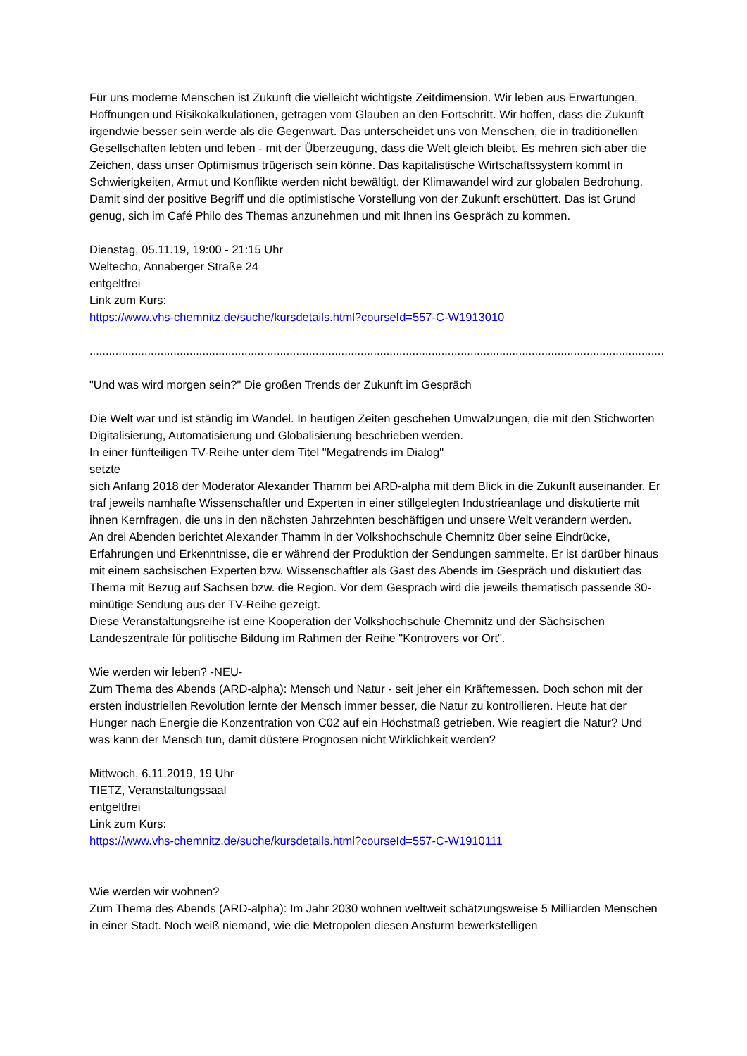Für uns moderne Menschen ist Zukunft die vielleicht wichtigste Zeitdimension. Wir leben aus Erwartungen, Hoffnungen und Risikokalkulationen, getragen vom Glauben an den Fortschritt. Wir hoffen, dass die Zukunft irgendwie besser sein werde als die Gegenwart. Das unterscheidet uns von Menschen, die in traditionellen Gesellschaften lebten und leben - mit der Überzeugung, dass die Welt gleich bleibt. Es mehren sich aber die Zeichen, dass unser Optimismus trügerisch sein könne. Das kapitalistische Wirtschaftssystem kommt in Schwierigkeiten, Armut und Konflikte werden nicht bewältigt, der Klimawandel wird zur globalen Bedrohung. Damit sind der positive Begriff und die optimistische Vorstellung von der Zukunft erschüttert. Das ist Grund genug, sich im Café Philo des Themas anzunehmen und mit Ihnen ins Gespräch zu kommen.
Dienstag, 05.11.19, 19:00 - 21:15 Uhr
Weltecho, Annaberger Straße 24
entgeltfrei
Link zum Kurs:
https://www.vhs-chemnitz.de/suche/kursdetails.html?courseId=557-C-W1913010
.......................................................................................................................................................................................
"Und was wird morgen sein?" Die großen Trends der Zukunft im Gespräch
Die Welt war und ist ständig im Wandel. In heutigen Zeiten geschehen Umwälzungen, die mit den Stichworten Digitalisierung, Automatisierung und Globalisierung beschrieben werden.
In einer fünfteiligen TV-Reihe unter dem Titel "Megatrends im Dialog"
setzte
sich Anfang 2018 der Moderator Alexander Thamm bei ARD-alpha mit dem Blick in die Zukunft auseinander. Er traf jeweils namhafte Wissenschaftler und Experten in einer stillgelegten Industrieanlage und diskutierte mit ihnen Kernfragen, die uns in den nächsten Jahrzehnten beschäftigen und unsere Welt verändern werden.
An drei Abenden berichtet Alexander Thamm in der Volkshochschule Chemnitz über seine Eindrücke, Erfahrungen und Erkenntnisse, die er während der Produktion der Sendungen sammelte. Er ist darüber hinaus mit einem sächsischen Experten bzw. Wissenschaftler als Gast des Abends im Gespräch und diskutiert das Thema mit Bezug auf Sachsen bzw. die Region. Vor dem Gespräch wird die jeweils thematisch passende 30-minütige Sendung aus der TV-Reihe gezeigt.
Diese Veranstaltungsreihe ist eine Kooperation der Volkshochschule Chemnitz und der Sächsischen Landeszentrale für politische Bildung im Rahmen der Reihe "Kontrovers vor Ort".
Wie werden wir leben? -NEU-
Zum Thema des Abends (ARD-alpha): Mensch und Natur - seit jeher ein Kräftemessen. Doch schon mit der ersten industriellen Revolution lernte der Mensch immer besser, die Natur zu kontrollieren. Heute hat der Hunger nach Energie die Konzentration von C02 auf ein Höchstmaß getrieben. Wie reagiert die Natur? Und was kann der Mensch tun, damit düstere Prognosen nicht Wirklichkeit werden?
Mittwoch, 6.11.2019, 19 Uhr
TIETZ, Veranstaltungssaal
entgeltfrei
Link zum Kurs:
https://www.vhs-chemnitz.de/suche/kursdetails.html?courseId=557-C-W1910111
Wie werden wir wohnen?
Zum Thema des Abends (ARD-alpha): Im Jahr 2030 wohnen weltweit schätzungsweise 5 Milliarden Menschen in einer Stadt. Noch weiß niemand, wie die Metropolen diesen Ansturm bewerkstelligen